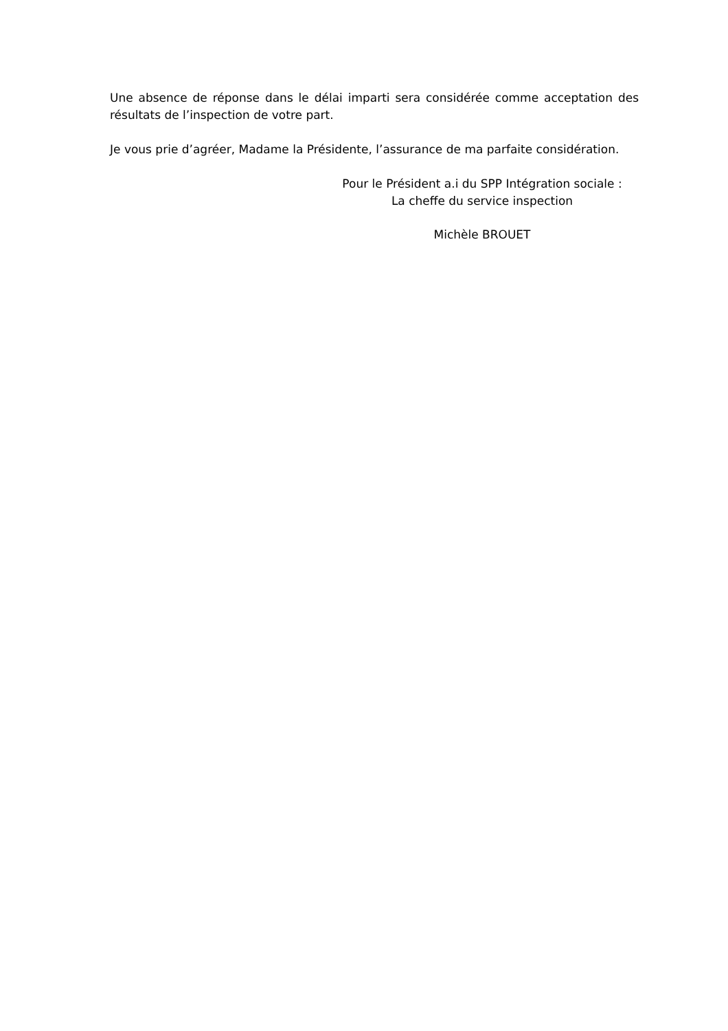Une absence de réponse dans le délai imparti sera considérée comme acceptation des résultats de l’inspection de votre part.
Je vous prie d’agréer, Madame la Présidente, l’assurance de ma parfaite considération.
Pour le Président a.i du SPP Intégration sociale :
La cheffe du service inspection
Michèle BROUET